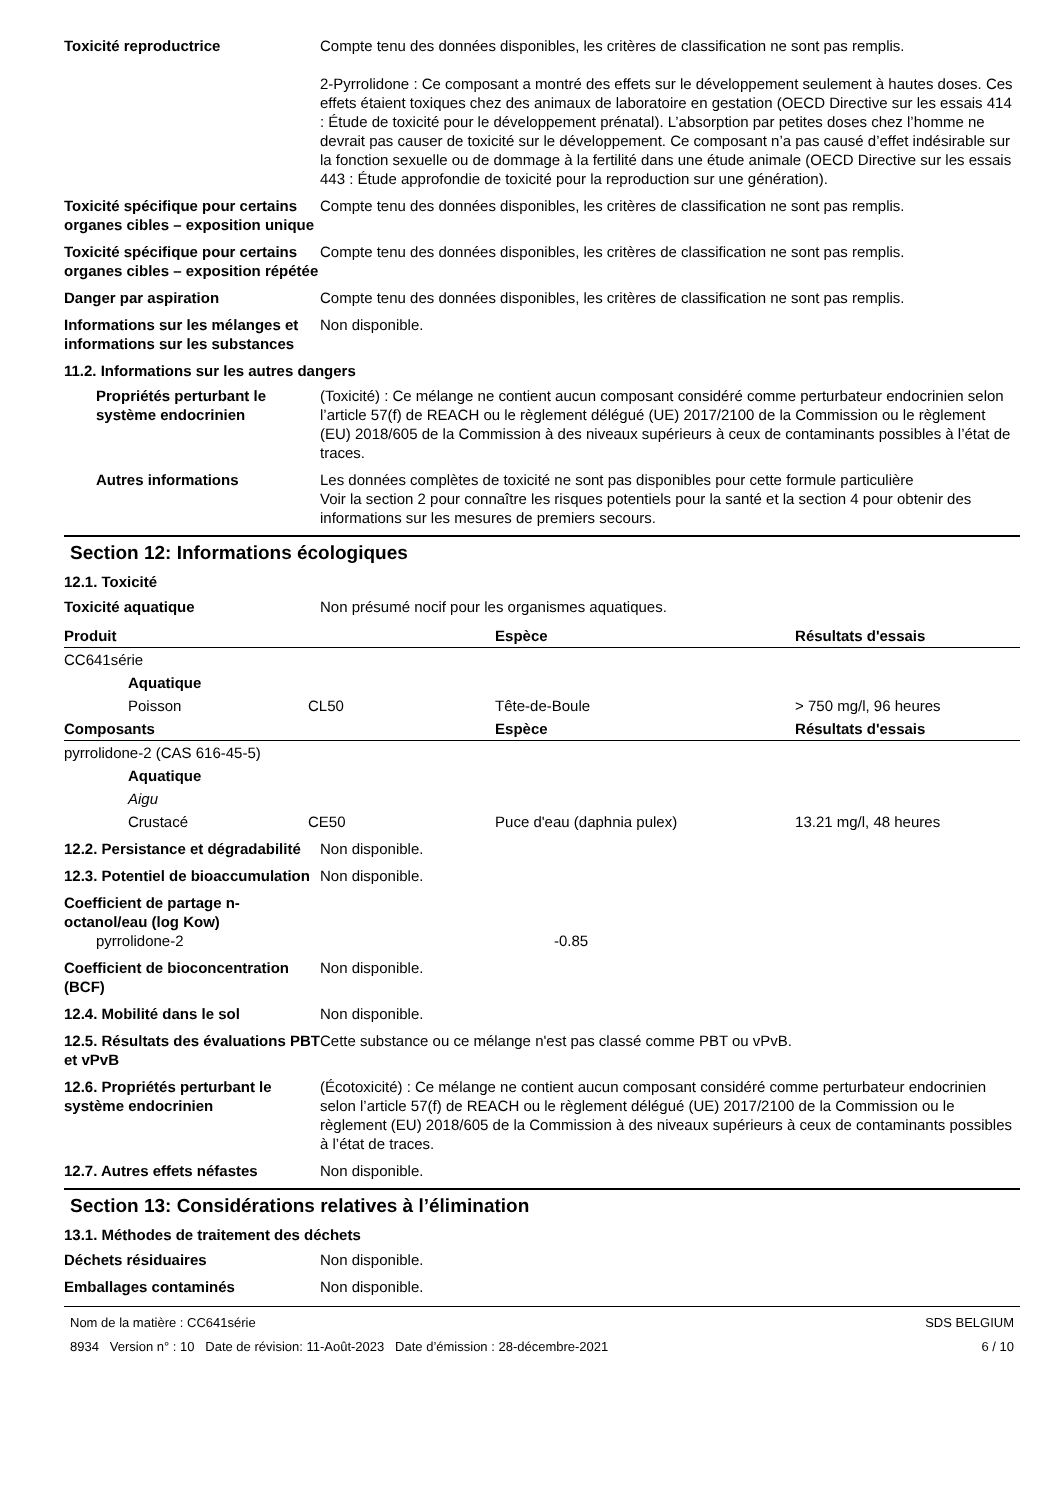Toxicité reproductrice Compte tenu des données disponibles, les critères de classification ne sont pas remplis.
2-Pyrrolidone : Ce composant a montré des effets sur le développement seulement à hautes doses. Ces effets étaient toxiques chez des animaux de laboratoire en gestation (OECD Directive sur les essais 414 : Étude de toxicité pour le développement prénatal). L’absorption par petites doses chez l’homme ne devrait pas causer de toxicité sur le développement. Ce composant n’a pas causé d’effet indésirable sur la fonction sexuelle ou de dommage à la fertilité dans une étude animale (OECD Directive sur les essais 443 : Étude approfondie de toxicité pour la reproduction sur une génération).
Toxicité spécifique pour certains organes cibles – exposition unique
Compte tenu des données disponibles, les critères de classification ne sont pas remplis.
Toxicité spécifique pour certains organes cibles – exposition répétée
Compte tenu des données disponibles, les critères de classification ne sont pas remplis.
Danger par aspiration Compte tenu des données disponibles, les critères de classification ne sont pas remplis.
Informations sur les mélanges et informations sur les substances
Non disponible.
11.2. Informations sur les autres dangers
Propriétés perturbant le système endocrinien
(Toxicité) : Ce mélange ne contient aucun composant considéré comme perturbateur endocrinien selon l’article 57(f) de REACH ou le règlement délégué (UE) 2017/2100 de la Commission ou le règlement (EU) 2018/605 de la Commission à des niveaux supérieurs à ceux de contaminants possibles à l’état de traces.
Autres informations Les données complètes de toxicité ne sont pas disponibles pour cette formule particulière
Voir la section 2 pour connaître les risques potentiels pour la santé et la section 4 pour obtenir des informations sur les mesures de premiers secours.
Section 12: Informations écologiques
12.1. Toxicité
Toxicité aquatique Non présumé nocif pour les organismes aquatiques.
| Produit | | | Espèce | Résultats d'essais |
| --- | --- | --- | --- | --- |
| CC641série | | | | |
| | Aquatique | | | |
| | Poisson | CL50 | Tête-de-Boule | > 750 mg/l, 96 heures |
| Composants | | | Espèce | Résultats d'essais |
| pyrrolidone-2 (CAS 616-45-5) | | | | |
| | Aquatique | | | |
| | Aigu | | | |
| | Crustacé | CE50 | Puce d'eau (daphnia pulex) | 13.21 mg/l, 48 heures |
12.2. Persistance et dégradabilité
Non disponible.
12.3. Potentiel de bioaccumulation
Non disponible.
Coefficient de partage n-octanol/eau (log Kow)
pyrrolidone-2 -0.85
Coefficient de bioconcentration (BCF)
Non disponible.
12.4. Mobilité dans le sol Non disponible.
12.5. Résultats des évaluations PBT et vPvB
Cette substance ou ce mélange n'est pas classé comme PBT ou vPvB.
12.6. Propriétés perturbant le système endocrinien
(Écotoxicité) : Ce mélange ne contient aucun composant considéré comme perturbateur endocrinien selon l’article 57(f) de REACH ou le règlement délégué (UE) 2017/2100 de la Commission ou le règlement (EU) 2018/605 de la Commission à des niveaux supérieurs à ceux de contaminants possibles à l’état de traces.
12.7. Autres effets néfastes Non disponible.
Section 13: Considérations relatives à l’élimination
13.1. Méthodes de traitement des déchets
Déchets résiduaires Non disponible.
Emballages contaminés Non disponible.
Nom de la matière : CC641série
8934 Version n° : 10 Date de révision: 11-Août-2023 Date d’émission : 28-décembre-2021
SDS BELGIUM
6 / 10